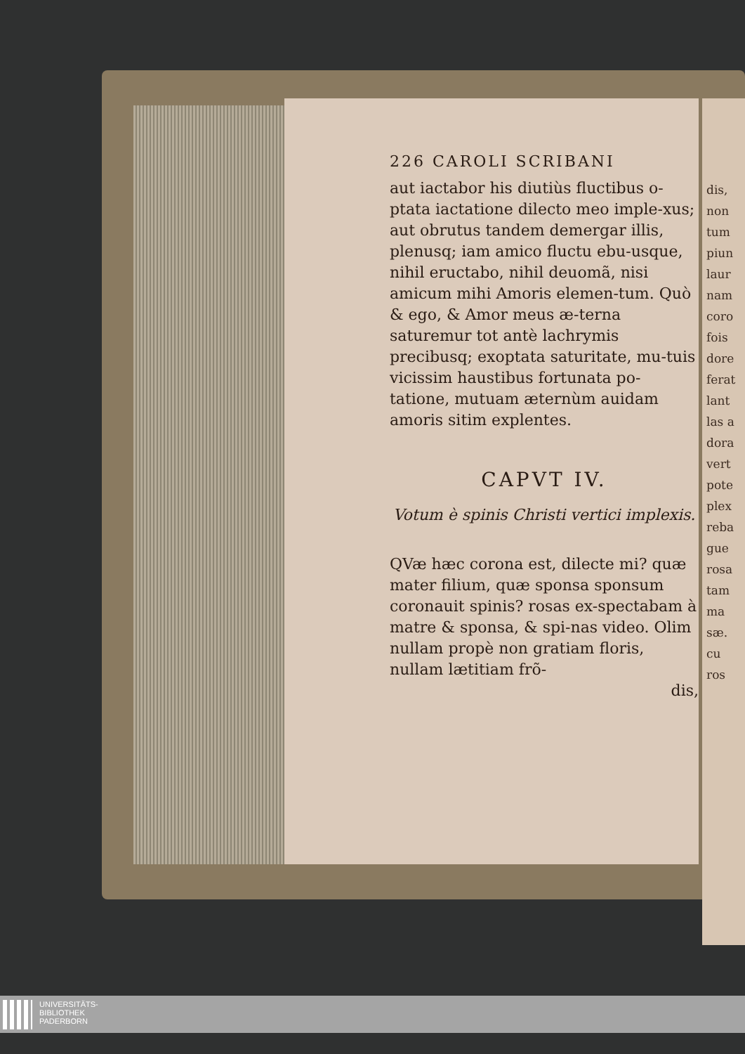dis,
non
tum
piun
laur
nam
coro
fois
dore
ferat
lant
las a
dora
vert
pote
plex
reba
gue
rosa
tam
ma
sæ.
cu
ros
226 CAROLI SCRIBANI
aut iactabor his diutiùs fluctibus o-ptata iactatione dilecto meo imple-xus; aut obrutus tandem demergar illis, plenusq; iam amico fluctu ebu-usque, nihil eructabo, nihil deuomã, nisi amicum mihi Amoris elemen-tum. Quò & ego, & Amor meus æ-terna saturemur tot antè lachrymis precibusq; exoptata saturitate, mu-tuis vicissim haustibus fortunata po-tatione, mutuam æternùm auidam amoris sitim explentes.
CAPVT IV.
Votum è spinis Christi vertici implexis.
QVæ hæc corona est, dilecte mi? quæ mater filium, quæ sponsa sponsum coronauit spinis? rosas ex-spectabam à matre & sponsa, & spi-nas video. Olim nullam propè non gratiam floris, nullam lætitiam frõ-
dis,
UNIVERSITÄTS-
BIBLIOTHEK
PADERBORN